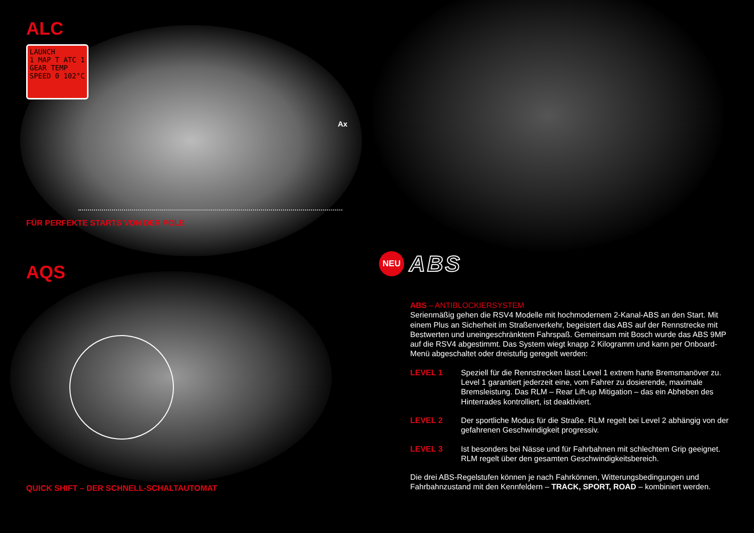ALC
LAUNCH
1 MAP T ATC 1
GEAR TEMP
SPEED 0 102°C
Ax
FÜR PERFEKTE STARTS VON DER POLE
AQS
QUICK SHIFT – DER SCHNELL-SCHALTAUTOMAT
NEU
ABS
ABS – ANTIBLOCKIERSYSTEM
Serienmäßig gehen die RSV4 Modelle mit hochmodernem 2-Kanal-ABS an den Start. Mit einem Plus an Sicherheit im Straßenverkehr, begeistert das ABS auf der Renn­strecke mit Bestwerten und uneingeschränktem Fahrspaß. Gemeinsam mit Bosch wurde das ABS 9MP auf die RSV4 abgestimmt. Das System wiegt knapp 2 Kilogramm und kann per Onboard-Menü abgeschaltet oder dreistufig geregelt werden:
LEVEL 1 Speziell für die Rennstrecken lässt Level 1 extrem harte Bremsmanöver zu. Level 1 garantiert jederzeit eine, vom Fahrer zu dosierende, maximale Bremsleistung. Das RLM – Rear Lift-up Mitigation – das ein Abheben des Hinterrades kontrolliert, ist deaktiviert.
LEVEL 2 Der sportliche Modus für die Straße. RLM regelt bei Level 2 abhängig von der gefahrenen Geschwindigkeit progressiv.
LEVEL 3 Ist besonders bei Nässe und für Fahrbahnen mit schlechtem Grip geeignet. RLM regelt über den gesamten Geschwindigkeitsbereich.
Die drei ABS-Regelstufen können je nach Fahrkönnen, Witterungsbedingungen und Fahrbahnzustand mit den Kennfeldern – TRACK, SPORT, ROAD – kombiniert werden.